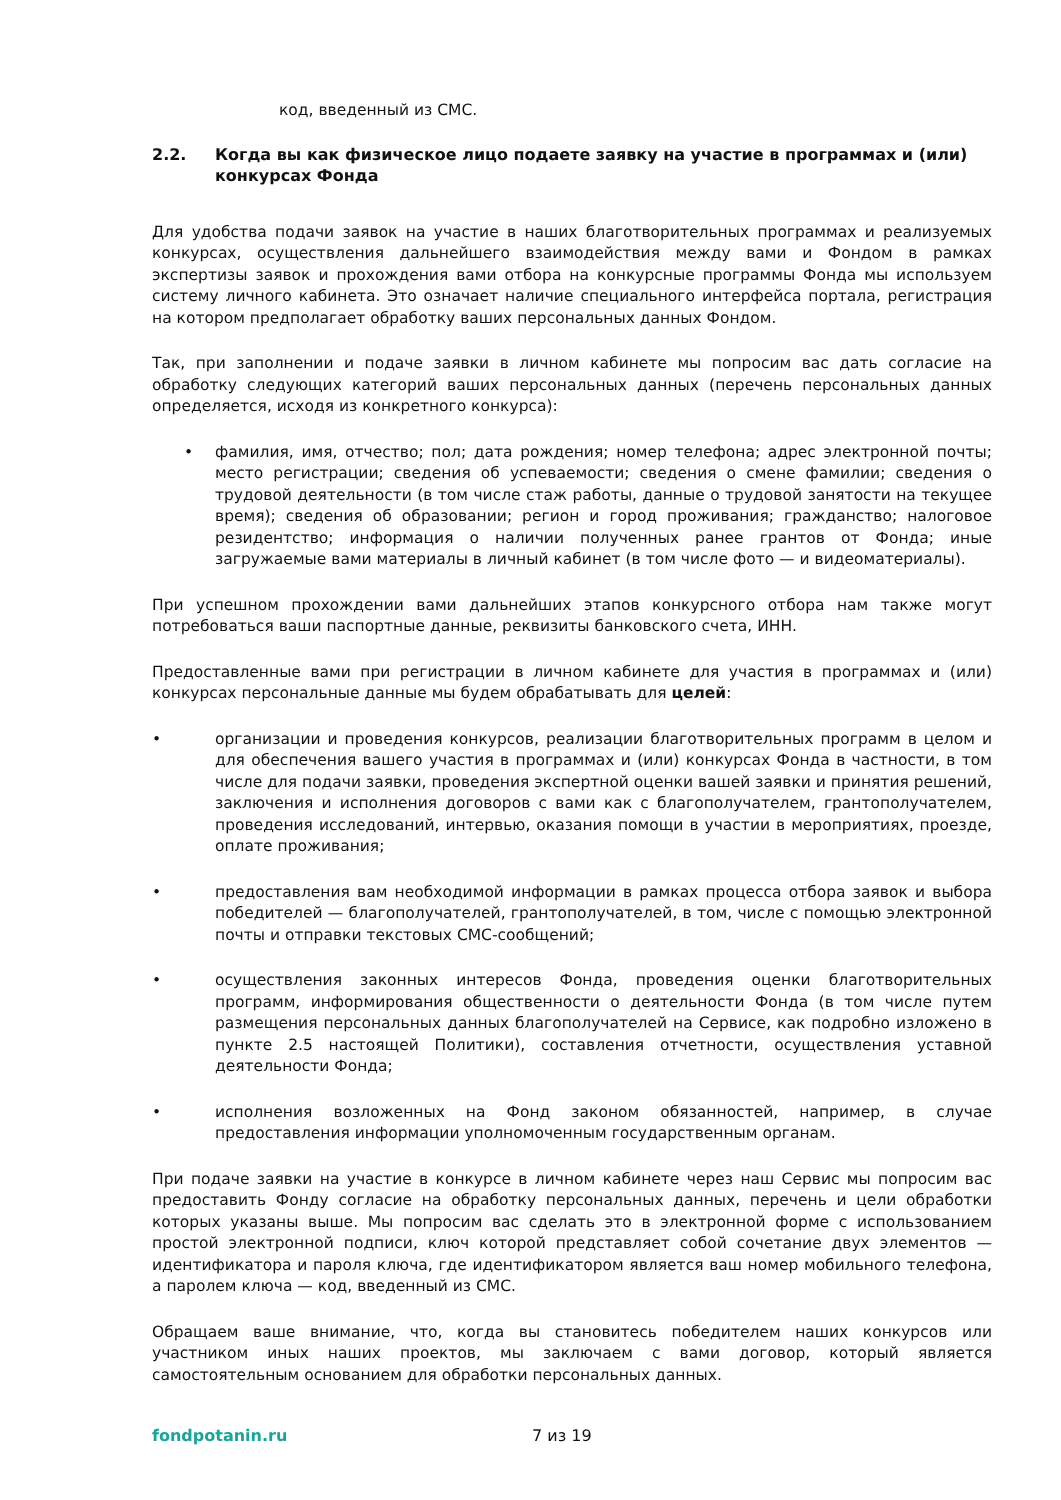код, введенный из СМС.
2.2. Когда вы как физическое лицо подаете заявку на участие в программах и (или) конкурсах Фонда
Для удобства подачи заявок на участие в наших благотворительных программах и реализуемых конкурсах, осуществления дальнейшего взаимодействия между вами и Фондом в рамках экспертизы заявок и прохождения вами отбора на конкурсные программы Фонда мы используем систему личного кабинета. Это означает наличие специального интерфейса портала, регистрация на котором предполагает обработку ваших персональных данных Фондом.
Так, при заполнении и подаче заявки в личном кабинете мы попросим вас дать согласие на обработку следующих категорий ваших персональных данных (перечень персональных данных определяется, исходя из конкретного конкурса):
• фамилия, имя, отчество; пол; дата рождения; номер телефона; адрес электронной почты; место регистрации; сведения об успеваемости; сведения о смене фамилии; сведения о трудовой деятельности (в том числе стаж работы, данные о трудовой занятости на текущее время); сведения об образовании; регион и город проживания; гражданство; налоговое резидентство; информация о наличии полученных ранее грантов от Фонда; иные загружаемые вами материалы в личный кабинет (в том числе фото — и видеоматериалы).
При успешном прохождении вами дальнейших этапов конкурсного отбора нам также могут потребоваться ваши паспортные данные, реквизиты банковского счета, ИНН.
Предоставленные вами при регистрации в личном кабинете для участия в программах и (или) конкурсах персональные данные мы будем обрабатывать для целей:
• организации и проведения конкурсов, реализации благотворительных программ в целом и для обеспечения вашего участия в программах и (или) конкурсах Фонда в частности, в том числе для подачи заявки, проведения экспертной оценки вашей заявки и принятия решений, заключения и исполнения договоров с вами как с благополучателем, грантополучателем, проведения исследований, интервью, оказания помощи в участии в мероприятиях, проезде, оплате проживания;
• предоставления вам необходимой информации в рамках процесса отбора заявок и выбора победителей — благополучателей, грантополучателей, в том, числе с помощью электронной почты и отправки текстовых СМС-сообщений;
• осуществления законных интересов Фонда, проведения оценки благотворительных программ, информирования общественности о деятельности Фонда (в том числе путем размещения персональных данных благополучателей на Сервисе, как подробно изложено в пункте 2.5 настоящей Политики), составления отчетности, осуществления уставной деятельности Фонда;
• исполнения возложенных на Фонд законом обязанностей, например, в случае предоставления информации уполномоченным государственным органам.
При подаче заявки на участие в конкурсе в личном кабинете через наш Сервис мы попросим вас предоставить Фонду согласие на обработку персональных данных, перечень и цели обработки которых указаны выше. Мы попросим вас сделать это в электронной форме с использованием простой электронной подписи, ключ которой представляет собой сочетание двух элементов — идентификатора и пароля ключа, где идентификатором является ваш номер мобильного телефона, а паролем ключа — код, введенный из СМС.
Обращаем ваше внимание, что, когда вы становитесь победителем наших конкурсов или участником иных наших проектов, мы заключаем с вами договор, который является самостоятельным основанием для обработки персональных данных.
fondpotanin.ru 7 из 19